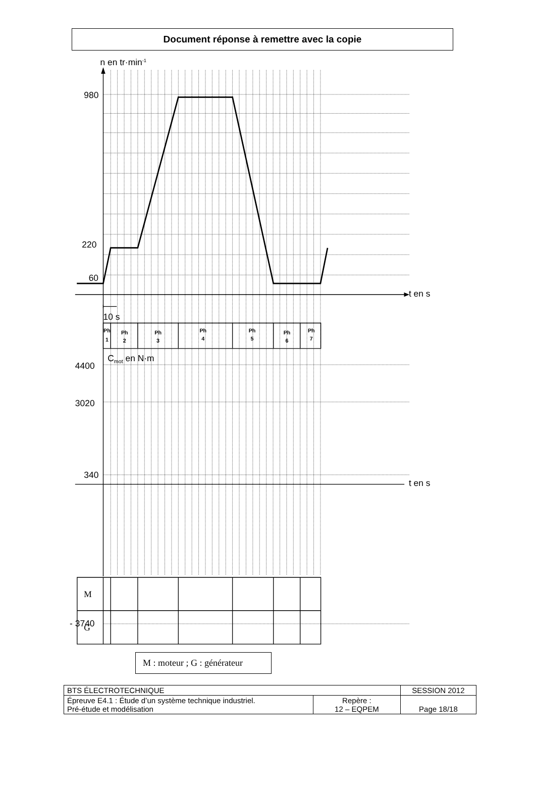Document réponse à remettre avec la copie
n en tr·min-1
980
220
60
t en s
t en s
10 s
Cmot en N·m
4400
3020
340
- 3740
Ph
1
Ph
2
Ph
3
Ph
4
Ph
5
Ph
6
Ph
7
M
G
M : moteur ; G : générateur
| BTS ÉLECTROTECHNIQUE | | SESSION 2012 |
| Épreuve E4.1 : Étude d’un système technique industriel. Pré-étude et modélisation | Repère : 12 – EQPEM | Page 18/18 |